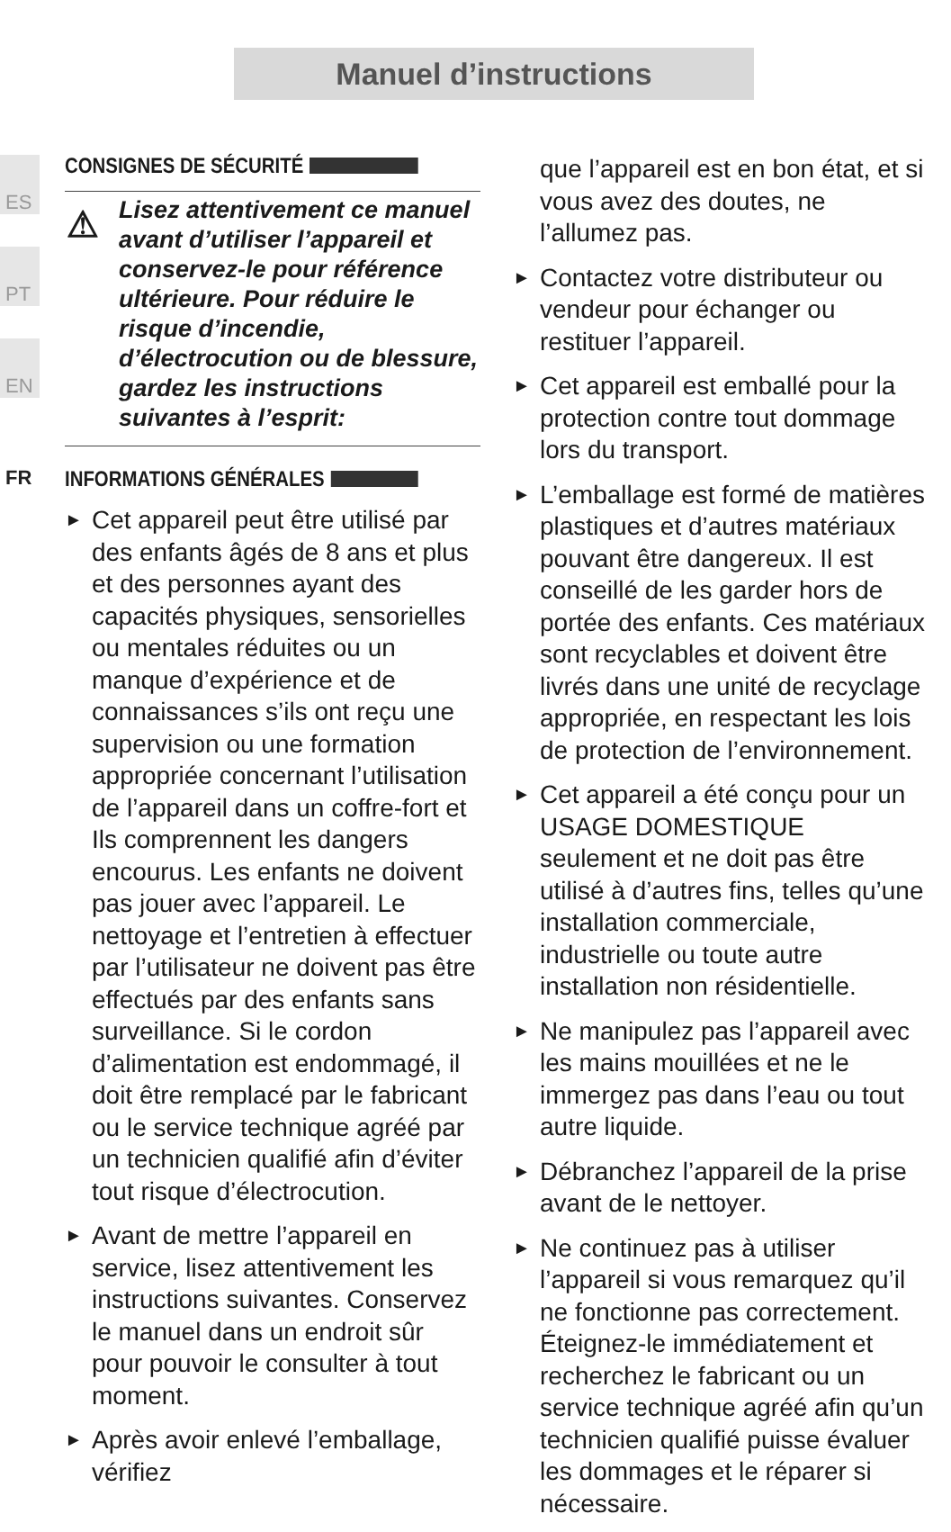Manuel d’instructions
ES
PT
EN
FR
CONSIGNES DE SÉCURITÉ
⚠ Lisez attentivement ce manuel avant d’utiliser l’appareil et conservez-le pour référence ultérieure. Pour réduire le risque d’incendie, d’électrocution ou de blessure, gardez les instructions suivantes à l’esprit:
INFORMATIONS GÉNÉRALES
► Cet appareil peut être utilisé par des enfants âgés de 8 ans et plus et des personnes ayant des capacités physiques, sensorielles ou mentales réduites ou un manque d’expérience et de connaissances s’ils ont reçu une supervision ou une formation appropriée concernant l’utilisation de l’appareil dans un coffre-fort et Ils comprennent les dangers encourus. Les enfants ne doivent pas jouer avec l’appareil. Le nettoyage et l’entretien à effectuer par l’utilisateur ne doivent pas être effectués par des enfants sans surveillance. Si le cordon d’alimentation est endommagé, il doit être remplacé par le fabricant ou le service technique agréé par un technicien qualifié afin d’éviter tout risque d’électrocution.
► Avant de mettre l’appareil en service, lisez attentivement les instructions suivantes. Conservez le manuel dans un endroit sûr pour pouvoir le consulter à tout moment.
► Après avoir enlevé l’emballage, vérifiez
que l’appareil est en bon état, et si vous avez des doutes, ne l’allumez pas.
► Contactez votre distributeur ou vendeur pour échanger ou restituer l’appareil.
► Cet appareil est emballé pour la protection contre tout dommage lors du transport.
► L’emballage est formé de matières plastiques et d’autres matériaux pouvant être dangereux. Il est conseillé de les garder hors de portée des enfants. Ces matériaux sont recyclables et doivent être livrés dans une unité de recyclage appropriée, en respectant les lois de protection de l’environnement.
► Cet appareil a été conçu pour un USAGE DOMESTIQUE seulement et ne doit pas être utilisé à d’autres fins, telles qu’une installation commerciale, industrielle ou toute autre installation non résidentielle.
► Ne manipulez pas l’appareil avec les mains mouillées et ne le immergez pas dans l’eau ou tout autre liquide.
► Débranchez l’appareil de la prise avant de le nettoyer.
► Ne continuez pas à utiliser l’appareil si vous remarquez qu’il ne fonctionne pas correctement. Éteignez-le immédiatement et recherchez le fabricant ou un service technique agréé afin qu’un technicien qualifié puisse évaluer les dommages et le réparer si nécessaire.